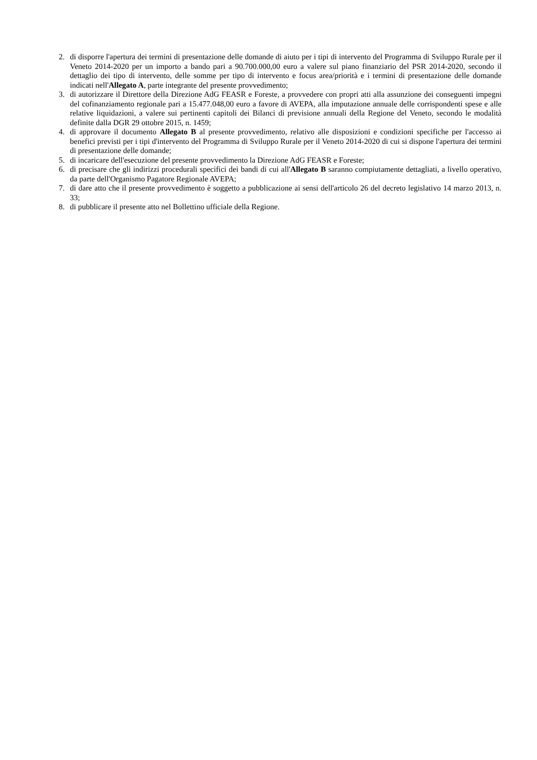2. di disporre l'apertura dei termini di presentazione delle domande di aiuto per i tipi di intervento del Programma di Sviluppo Rurale per il Veneto 2014-2020 per un importo a bando pari a 90.700.000,00 euro a valere sul piano finanziario del PSR 2014-2020, secondo il dettaglio dei tipo di intervento, delle somme per tipo di intervento e focus area/priorità e i termini di presentazione delle domande indicati nell'Allegato A, parte integrante del presente provvedimento;
3. di autorizzare il Direttore della Direzione AdG FEASR e Foreste, a provvedere con propri atti alla assunzione dei conseguenti impegni del cofinanziamento regionale pari a 15.477.048,00 euro a favore di AVEPA, alla imputazione annuale delle corrispondenti spese e alle relative liquidazioni, a valere sui pertinenti capitoli dei Bilanci di previsione annuali della Regione del Veneto, secondo le modalità definite dalla DGR 29 ottobre 2015, n. 1459;
4. di approvare il documento Allegato B al presente provvedimento, relativo alle disposizioni e condizioni specifiche per l'accesso ai benefici previsti per i tipi d'intervento del Programma di Sviluppo Rurale per il Veneto 2014-2020 di cui si dispone l'apertura dei termini di presentazione delle domande;
5. di incaricare dell'esecuzione del presente provvedimento la Direzione AdG FEASR e Foreste;
6. di precisare che gli indirizzi procedurali specifici dei bandi di cui all'Allegato B saranno compiutamente dettagliati, a livello operativo, da parte dell'Organismo Pagatore Regionale AVEPA;
7. di dare atto che il presente provvedimento è soggetto a pubblicazione ai sensi dell'articolo 26 del decreto legislativo 14 marzo 2013, n. 33;
8. di pubblicare il presente atto nel Bollettino ufficiale della Regione.